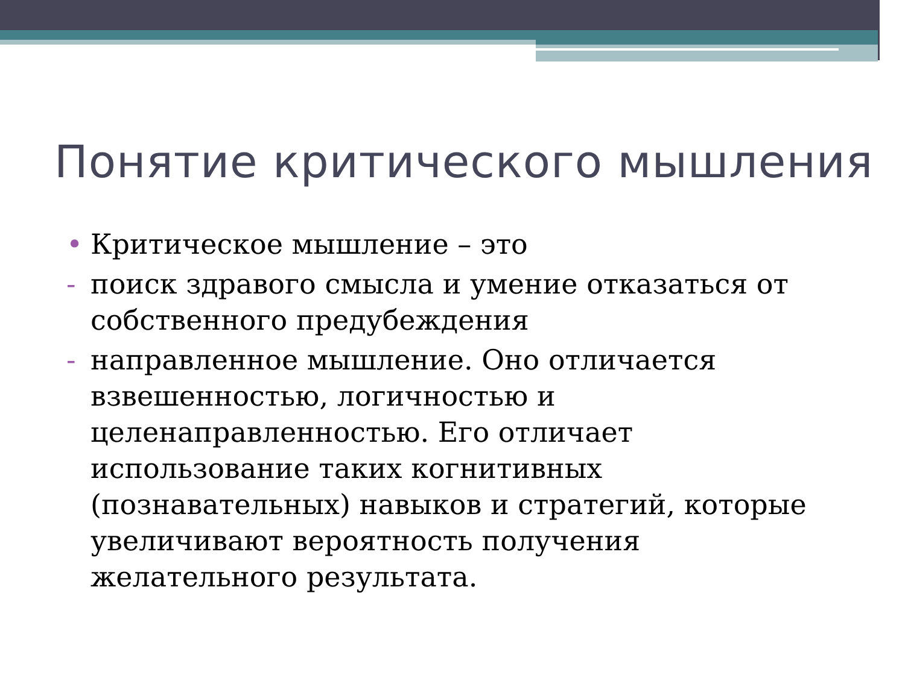Понятие критического мышления
• Критическое мышление – это
- поиск здравого смысла и умение отказаться от собственного предубеждения
- направленное мышление. Оно отличается взвешенностью, логичностью и целенаправленностью. Его отличает использование таких когнитивных (познавательных) навыков и стратегий, которые увеличивают вероятность получения желательного результата.